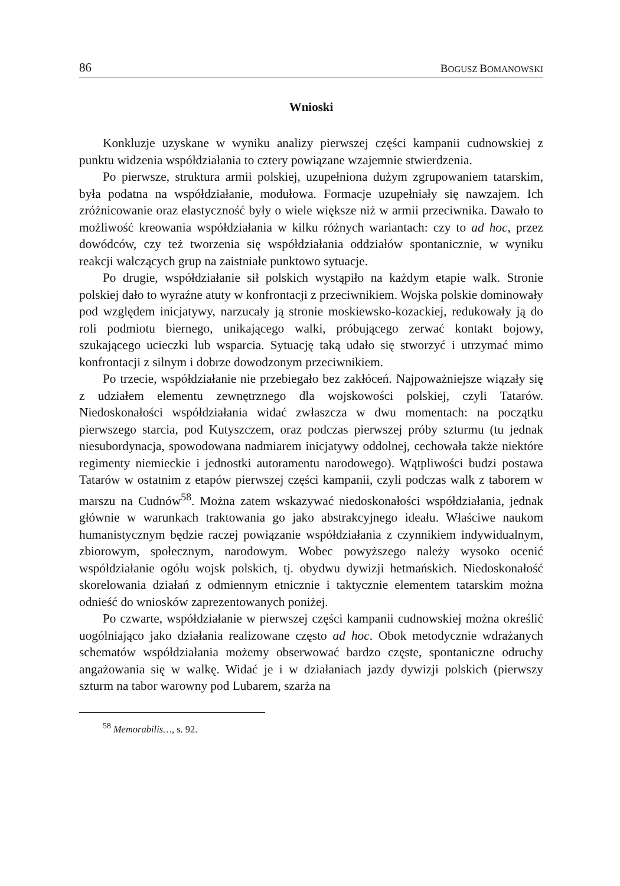86 BOGUSZ BOMANOWSKI
Wnioski
Konkluzje uzyskane w wyniku analizy pierwszej części kampanii cudnowskiej z punktu widzenia współdziałania to cztery powiązane wzajemnie stwierdzenia.
Po pierwsze, struktura armii polskiej, uzupełniona dużym zgrupowaniem tatarskim, była podatna na współdziałanie, modułowa. Formacje uzupełniały się nawzajem. Ich zróżnicowanie oraz elastyczność były o wiele większe niż w armii przeciwnika. Dawało to możliwość kreowania współdziałania w kilku różnych wariantach: czy to ad hoc, przez dowódców, czy też tworzenia się współdziałania oddziałów spontanicznie, w wyniku reakcji walczących grup na zaistniałe punktowo sytuacje.
Po drugie, współdziałanie sił polskich wystąpiło na każdym etapie walk. Stronie polskiej dało to wyraźne atuty w konfrontacji z przeciwnikiem. Wojska polskie dominowały pod względem inicjatywy, narzucały ją stronie moskiewsko-kozackiej, redukowały ją do roli podmiotu biernego, unikającego walki, próbującego zerwać kontakt bojowy, szukającego ucieczki lub wsparcia. Sytuację taką udało się stworzyć i utrzymać mimo konfrontacji z silnym i dobrze dowodzonym przeciwnikiem.
Po trzecie, współdziałanie nie przebiegało bez zakłóceń. Najpoważniejsze wiązały się z udziałem elementu zewnętrznego dla wojskowości polskiej, czyli Tatarów. Niedoskonałości współdziałania widać zwłaszcza w dwu momentach: na początku pierwszego starcia, pod Kutyszczem, oraz podczas pierwszej próby szturmu (tu jednak niesubordynacja, spowodowana nadmiarem inicjatywy oddolnej, cechowała także niektóre regimenty niemieckie i jednostki autoramentu narodowego). Wątpliwości budzi postawa Tatarów w ostatnim z etapów pierwszej części kampanii, czyli podczas walk z taborem w marszu na Cudnów<sup>58</sup>. Można zatem wskazywać niedoskonałości współdziałania, jednak głównie w warunkach traktowania go jako abstrakcyjnego ideału. Właściwe naukom humanistycznym będzie raczej powiązanie współdziałania z czynnikiem indywidualnym, zbiorowym, społecznym, narodowym. Wobec powyższego należy wysoko ocenić współdziałanie ogółu wojsk polskich, tj. obydwu dywizji hetmańskich. Niedoskonałość skorelowania działań z odmiennym etnicznie i taktycznie elementem tatarskim można odnieść do wniosków zaprezentowanych poniżej.
Po czwarte, współdziałanie w pierwszej części kampanii cudnowskiej można określić uogólniająco jako działania realizowane często ad hoc. Obok metodycznie wdrażanych schematów współdziałania możemy obserwować bardzo częste, spontaniczne odruchy angażowania się w walkę. Widać je i w działaniach jazdy dywizji polskich (pierwszy szturm na tabor warowny pod Lubarem, szarża na
<sup>58</sup> Memorabilis…, s. 92.